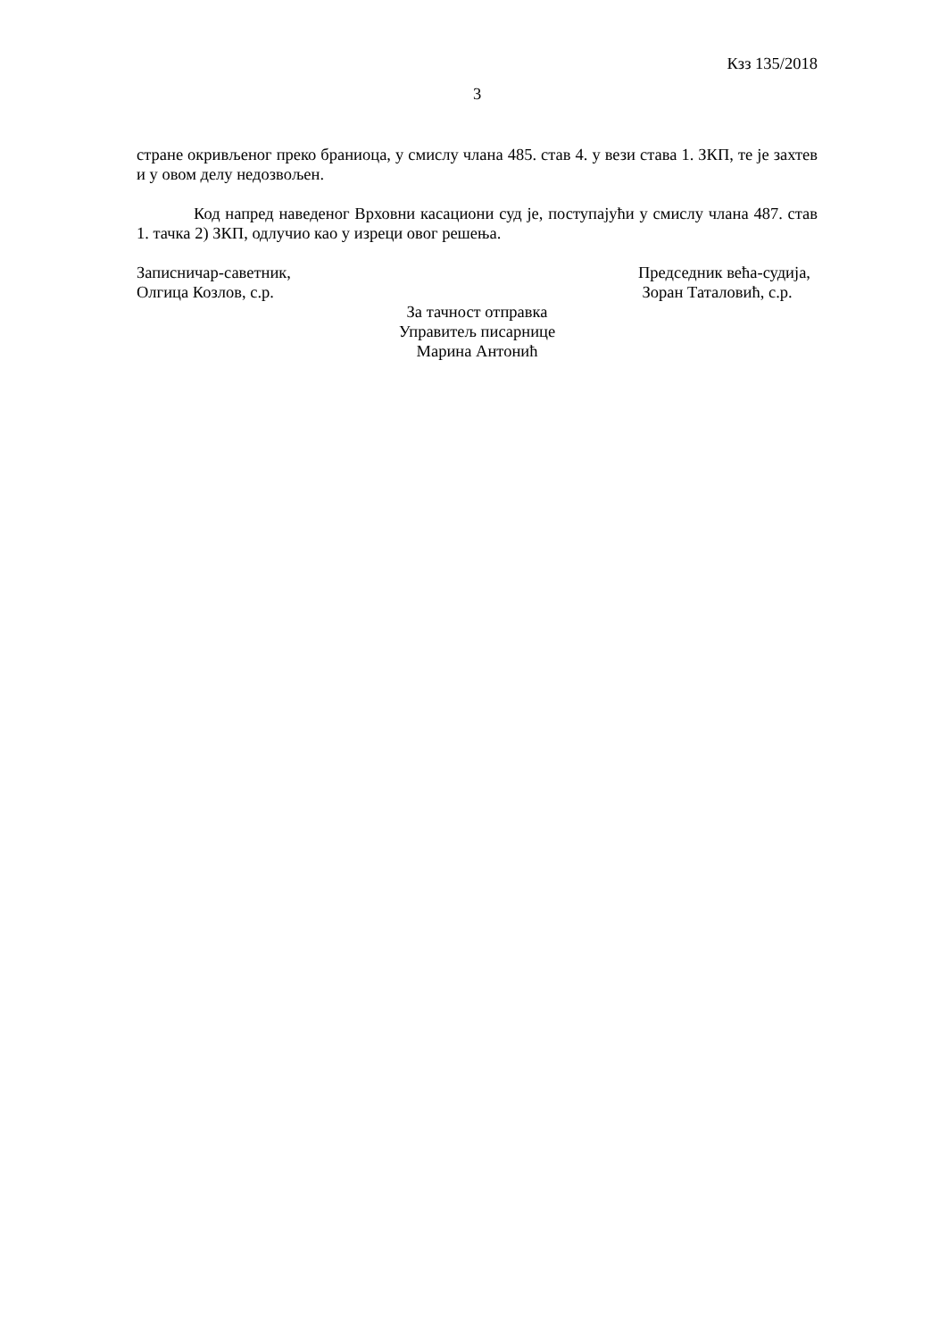Кзз 135/2018
3
стране окривљеног преко браниоца, у смислу члана 485. став 4. у вези става 1. ЗКП, те је захтев и у овом делу недозвољен.
Код напред наведеног Врховни касациони суд је, поступајући у смислу члана 487. став 1. тачка 2) ЗКП, одлучио као у изреци овог решења.
Записничар-саветник,
Олгица Козлов, с.р.
Председник већа-судија,
Зоран Таталовић, с.р.
За тачност отправка
Управитељ писарнице
Марина Антонић